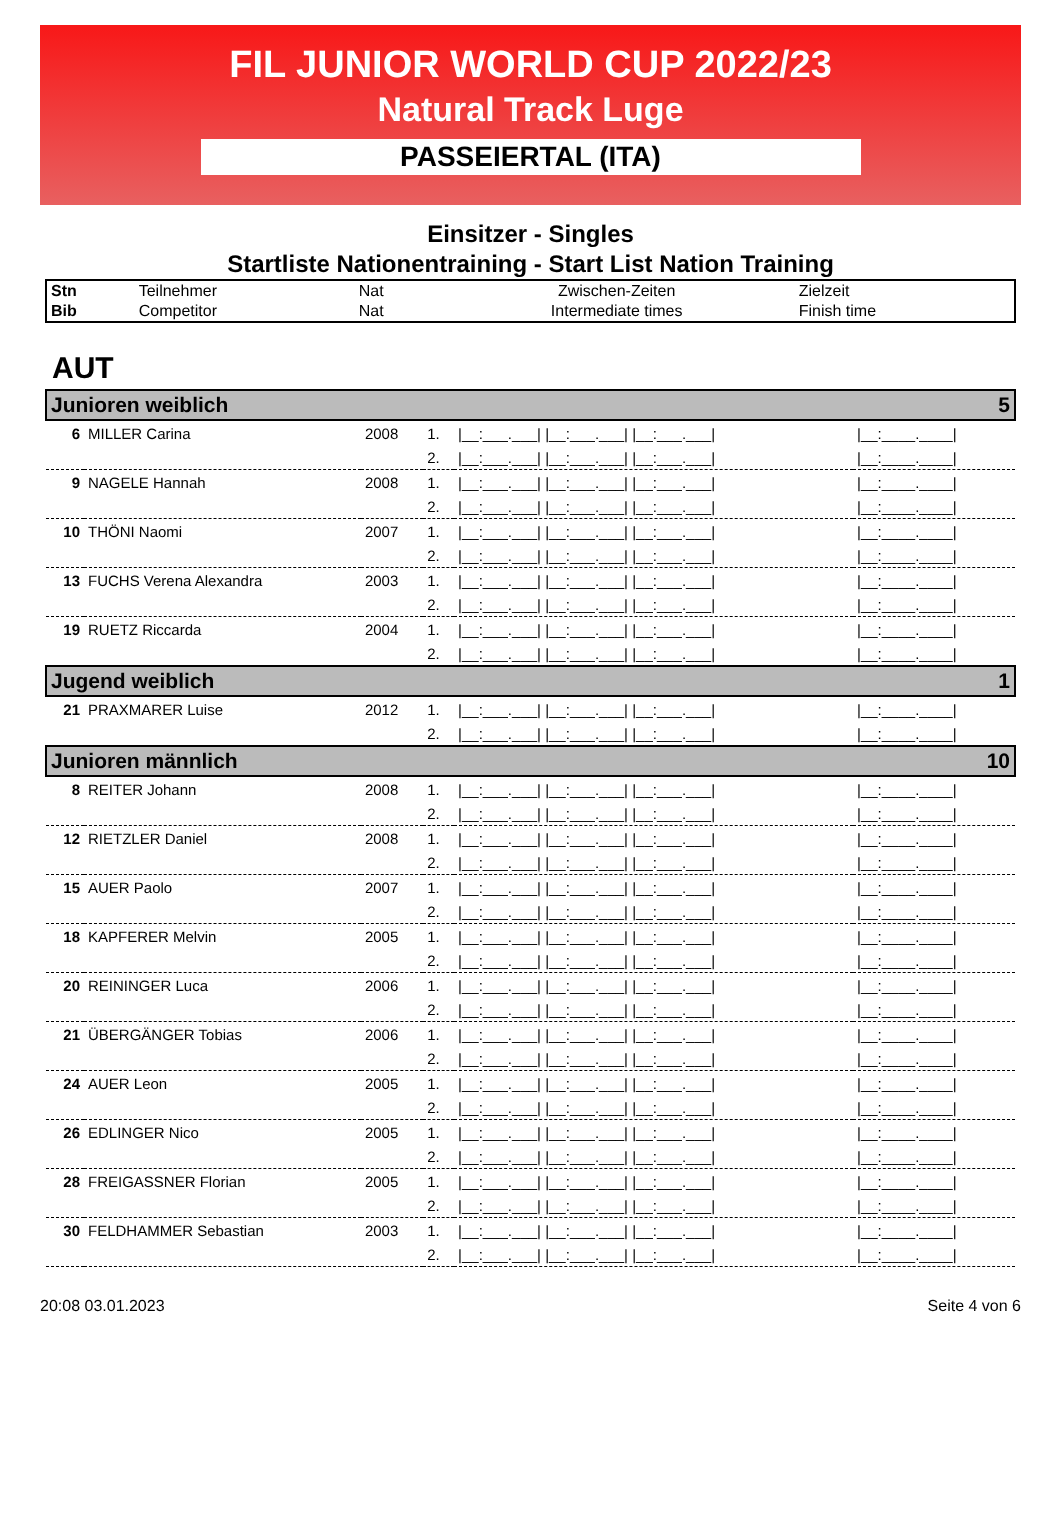FIL JUNIOR WORLD CUP 2022/23
Natural Track Luge
PASSEIERTAL (ITA)
Einsitzer - Singles
Startliste Nationentraining - Start List Nation Training
| Stn | Teilnehmer | Nat | Zwischen-Zeiten | Zielzeit |
| Bib | Competitor | Nat | Intermediate times | Finish time |
AUT
| Junioren weiblich 5 | | | | | |
| 6 | MILLER Carina | 2008 | 1. | /__:___.___/ /__:___.___/ /__:___.___/ | /__:____.____/ |
| | | | 2. | /__:___.___/ /__:___.___/ /__:___.___/ | /__:____.____/ |
| 9 | NAGELE Hannah | 2008 | 1. | /__:___.___/ /__:___.___/ /__:___.___/ | /__:____.____/ |
| | | | 2. | /__:___.___/ /__:___.___/ /__:___.___/ | /__:____.____/ |
| 10 | THÖNI Naomi | 2007 | 1. | /__:___.___/ /__:___.___/ /__:___.___/ | /__:____.____/ |
| | | | 2. | /__:___.___/ /__:___.___/ /__:___.___/ | /__:____.____/ |
| 13 | FUCHS Verena Alexandra | 2003 | 1. | /__:___.___/ /__:___.___/ /__:___.___/ | /__:____.____/ |
| | | | 2. | /__:___.___/ /__:___.___/ /__:___.___/ | /__:____.____/ |
| 19 | RUETZ Riccarda | 2004 | 1. | /__:___.___/ /__:___.___/ /__:___.___/ | /__:____.____/ |
| | | | 2. | /__:___.___/ /__:___.___/ /__:___.___/ | /__:____.____/ |
| Jugend weiblich 1 | | | | | |
| 21 | PRAXMARER Luise | 2012 | 1. | /__:___.___/ /__:___.___/ /__:___.___/ | /__:____.____/ |
| | | | 2. | /__:___.___/ /__:___.___/ /__:___.___/ | /__:____.____/ |
| Junioren männlich 10 | | | | | |
| 8 | REITER Johann | 2008 | 1. | /__:___.___/ /__:___.___/ /__:___.___/ | /__:____.____/ |
| | | | 2. | /__:___.___/ /__:___.___/ /__:___.___/ | /__:____.____/ |
| 12 | RIETZLER Daniel | 2008 | 1. | /__:___.___/ /__:___.___/ /__:___.___/ | /__:____.____/ |
| | | | 2. | /__:___.___/ /__:___.___/ /__:___.___/ | /__:____.____/ |
| 15 | AUER Paolo | 2007 | 1. | /__:___.___/ /__:___.___/ /__:___.___/ | /__:____.____/ |
| | | | 2. | /__:___.___/ /__:___.___/ /__:___.___/ | /__:____.____/ |
| 18 | KAPFERER Melvin | 2005 | 1. | /__:___.___/ /__:___.___/ /__:___.___/ | /__:____.____/ |
| | | | 2. | /__:___.___/ /__:___.___/ /__:___.___/ | /__:____.____/ |
| 20 | REININGER Luca | 2006 | 1. | /__:___.___/ /__:___.___/ /__:___.___/ | /__:____.____/ |
| | | | 2. | /__:___.___/ /__:___.___/ /__:___.___/ | /__:____.____/ |
| 21 | ÜBERGÄNGER Tobias | 2006 | 1. | /__:___.___/ /__:___.___/ /__:___.___/ | /__:____.____/ |
| | | | 2. | /__:___.___/ /__:___.___/ /__:___.___/ | /__:____.____/ |
| 24 | AUER Leon | 2005 | 1. | /__:___.___/ /__:___.___/ /__:___.___/ | /__:____.____/ |
| | | | 2. | /__:___.___/ /__:___.___/ /__:___.___/ | /__:____.____/ |
| 26 | EDLINGER Nico | 2005 | 1. | /__:___.___/ /__:___.___/ /__:___.___/ | /__:____.____/ |
| | | | 2. | /__:___.___/ /__:___.___/ /__:___.___/ | /__:____.____/ |
| 28 | FREIGASSNER Florian | 2005 | 1. | /__:___.___/ /__:___.___/ /__:___.___/ | /__:____.____/ |
| | | | 2. | /__:___.___/ /__:___.___/ /__:___.___/ | /__:____.____/ |
| 30 | FELDHAMMER Sebastian | 2003 | 1. | /__:___.___/ /__:___.___/ /__:___.___/ | /__:____.____/ |
| | | | 2. | /__:___.___/ /__:___.___/ /__:___.___/ | /__:____.____/ |
20:08 03.01.2023 Seite 4 von 6